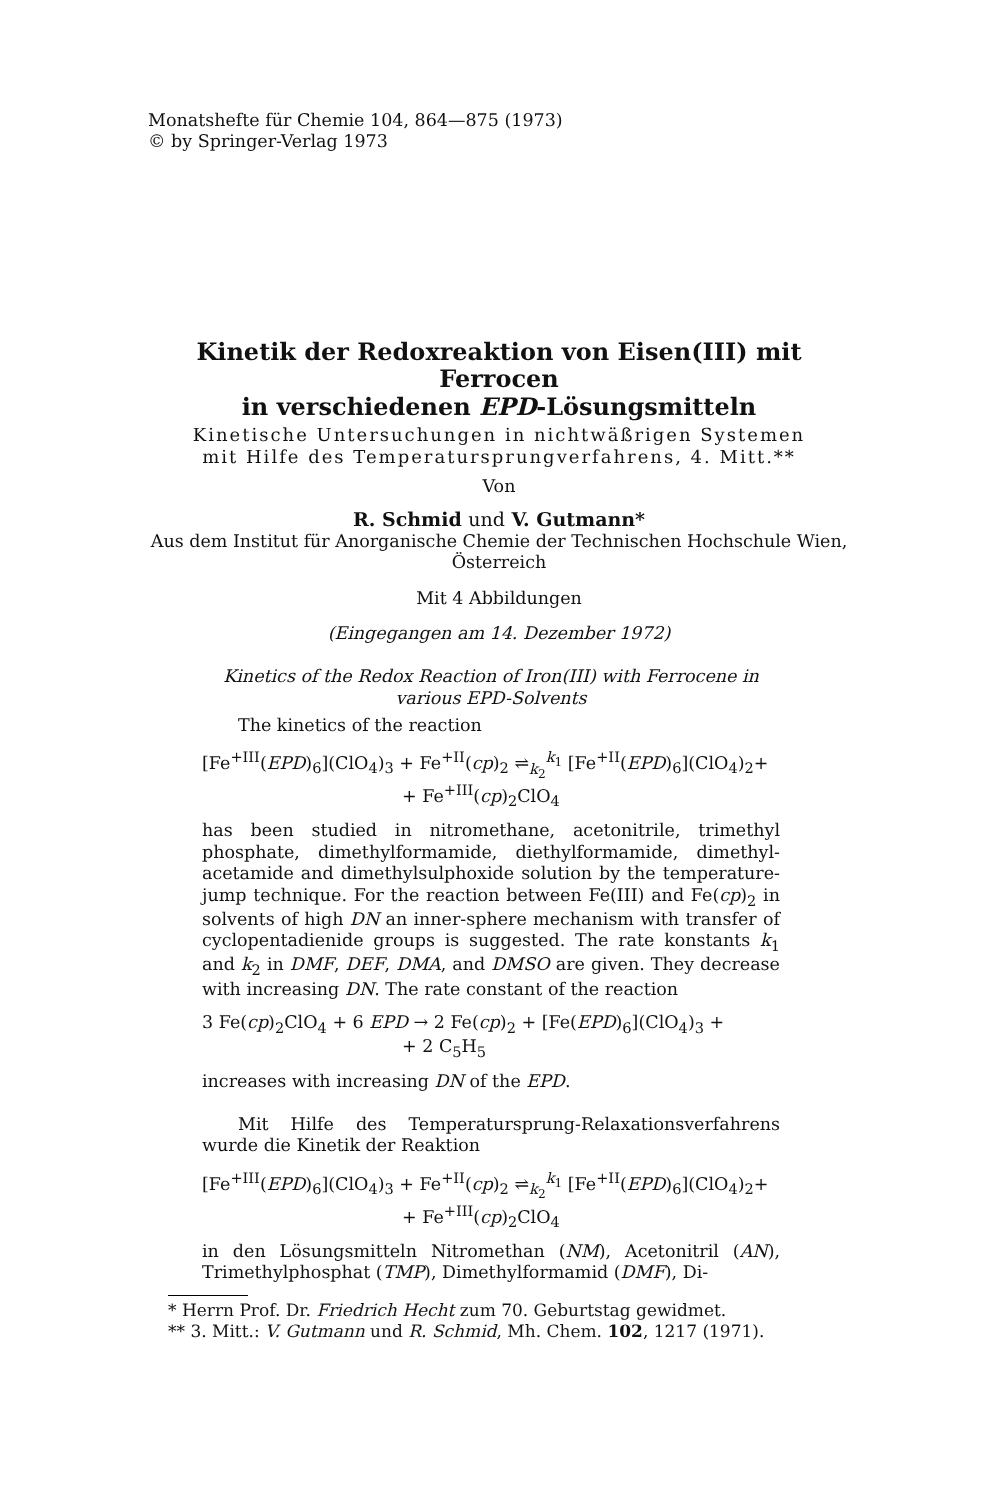Monatshefte für Chemie 104, 864—875 (1973)
© by Springer-Verlag 1973
Kinetik der Redoxreaktion von Eisen(III) mit Ferrocen
in verschiedenen EPD-Lösungsmitteln
Kinetische Untersuchungen in nichtwäßrigen Systemen
mit Hilfe des Temperatursprungverfahrens, 4. Mitt.**
Von
R. Schmid und V. Gutmann*
Aus dem Institut für Anorganische Chemie der Technischen Hochschule Wien,
Österreich
Mit 4 Abbildungen
(Eingegangen am 14. Dezember 1972)
Kinetics of the Redox Reaction of Iron(III) with Ferrocene in various EPD-Solvents
The kinetics of the reaction
[Fe<sup>+III</sup>(EPD)<sub>6</sub>](ClO<sub>4</sub>)<sub>3</sub> + Fe<sup>+II</sup>(cp)<sub>2</sub> ⇌<sub>k<sub>2</sub></sub><sup>k<sub>1</sub></sup> [Fe<sup>+II</sup>(EPD)<sub>6</sub>](ClO<sub>4</sub>)<sub>2</sub>+
+ Fe<sup>+III</sup>(cp)<sub>2</sub>ClO<sub>4</sub>
has been studied in nitromethane, acetonitrile, trimethyl phosphate, dimethylformamide, diethylformamide, dimethyl-acetamide and dimethylsulphoxide solution by the temperature-jump technique. For the reaction between Fe(III) and Fe(cp)<sub>2</sub> in solvents of high DN an inner-sphere mechanism with transfer of cyclopentadienide groups is suggested. The rate konstants k<sub>1</sub> and k<sub>2</sub> in DMF, DEF, DMA, and DMSO are given. They decrease with increasing DN. The rate constant of the reaction
3 Fe(cp)<sub>2</sub>ClO<sub>4</sub> + 6 EPD → 2 Fe(cp)<sub>2</sub> + [Fe(EPD)<sub>6</sub>](ClO<sub>4</sub>)<sub>3</sub> +
+ 2 C<sub>5</sub>H<sub>5</sub>
increases with increasing DN of the EPD.
Mit Hilfe des Temperatursprung-Relaxationsverfahrens wurde die Kinetik der Reaktion
[Fe<sup>+III</sup>(EPD)<sub>6</sub>](ClO<sub>4</sub>)<sub>3</sub> + Fe<sup>+II</sup>(cp)<sub>2</sub> ⇌<sub>k<sub>2</sub></sub><sup>k<sub>1</sub></sup> [Fe<sup>+II</sup>(EPD)<sub>6</sub>](ClO<sub>4</sub>)<sub>2</sub>+
+ Fe<sup>+III</sup>(cp)<sub>2</sub>ClO<sub>4</sub>
in den Lösungsmitteln Nitromethan (NM), Acetonitril (AN), Trimethylphosphat (TMP), Dimethylformamid (DMF), Di-
* Herrn Prof. Dr. Friedrich Hecht zum 70. Geburtstag gewidmet.
** 3. Mitt.: V. Gutmann und R. Schmid, Mh. Chem. 102, 1217 (1971).